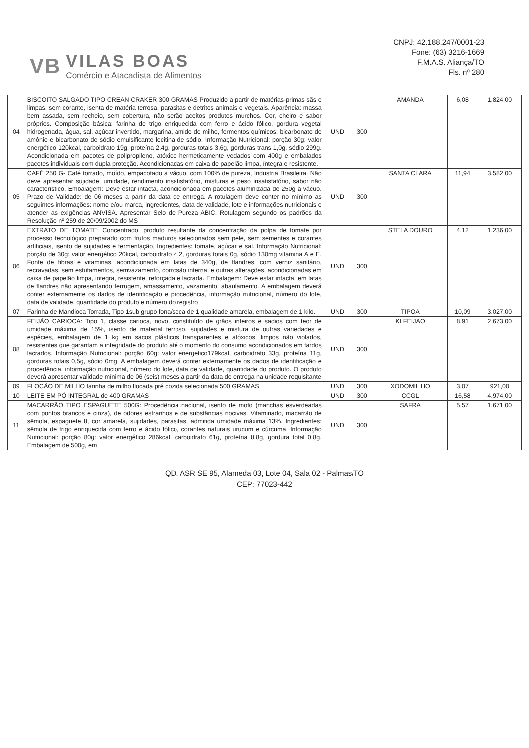VB
VILAS BOAS
Comércio e Atacadista de Alimentos
CNPJ: 42.188.247/0001-23
Fone: (63) 3216-1669
F.M.A.S. Aliança/TO
Fls. nº 280
| 04 | BISCOITO SALGADO TIPO CREAN CRAKER 300 GRAMAS Produzido a partir de matérias-primas sãs e limpas, sem corante, isenta de matéria terrosa, parasitas e detritos animais e vegetais. Aparência: massa bem assada, sem recheio, sem cobertura, não serão aceitos produtos murchos. Cor, cheiro e sabor próprios. Composição básica: farinha de trigo enriquecida com ferro e ácido fólico, gordura vegetal hidrogenada, água, sal, açúcar invertido, margarina, amido de milho, fermentos químicos: bicarbonato de amônio e bicarbonato de sódio emulsificante lecitina de sódio. Informação Nutricional: porção 30g: valor energético 120kcal, carboidrato 19g, proteína 2,4g, gorduras totais 3,6g, gorduras trans 1,0g, sódio 299g. Acondicionada em pacotes de polipropileno, atóxico hermeticamente vedados com 400g e embalados pacotes individuais com dupla proteção. Acondicionadas em caixa de papelão limpa, íntegra e resistente. | UND | 300 | AMANDA | 6,08 | 1.824,00 |
| 05 | CAFÉ 250 G- Café torrado, moído, empacotado a vácuo, com 100% de pureza, Industria Brasileira. Não deve apresentar sujidade, umidade, rendimento insatisfatório, misturas e peso insatisfatório, sabor não característico. Embalagem: Deve estar intacta, acondicionada em pacotes aluminizada de 250g à vácuo. Prazo de Validade: de 06 meses a partir da data de entrega. A rotulagem deve conter no mínimo as seguintes informações: nome e/ou marca, ingredientes, data de validade, lote e informações nutricionais e atender as exigências ANVISA. Apresentar Selo de Pureza ABIC. Rotulagem segundo os padrões da Resolução nº 259 de 20/09/2002 do MS | UND | 300 | SANTA CLARA | 11,94 | 3.582,00 |
| 06 | EXTRATO DE TOMATE: Concentrado, produto resultante da concentração da polpa de tomate por processo tecnológico preparado com frutos maduros selecionados sem pele, sem sementes e corantes artificiais, isento de sujidades e fermentação, Ingredientes: tomate, açúcar e sal. Informação Nutricional: porção de 30g: valor energético 20kcal, carboidrato 4,2, gorduras totais 0g, sódio 130mg vitamina A e E. Fonte de fibras e vitaminas. acondicionada em latas de 340g, de flandres, com verniz sanitário, recravadas, sem estufamentos, semvazamento, corrosão interna, e outras alterações, acondicionadas em caixa de papelão limpa, integra, resistente, reforçada e lacrada. Embalagem: Deve estar intacta, em latas de flandres não apresentando ferrugem, amassamento, vazamento, abaulamento. A embalagem deverá conter externamente os dados de identificação e procedência, informação nutricional, número do lote, data de validade, quantidade do produto e número do registro | UND | 300 | STELA DOURO | 4,12 | 1.236,00 |
| 07 | Farinha de Mandioca Torrada, Tipo 1sub grupo fona/seca de 1 qualidade amarela, embalagem de 1 kilo. | UND | 300 | TIPOA | 10,09 | 3.027,00 |
| 08 | FEIJÃO CARIOCA: Tipo 1, classe carioca, novo, constituído de grãos inteiros e sadios com teor de umidade máxima de 15%, isento de material terroso, sujidades e mistura de outras variedades e espécies, embalagem de 1 kg em sacos plásticos transparentes e atóxicos, limpos não violados, resistentes que garantam a integridade do produto até o momento do consumo acondicionados em fardos lacrados. Informação Nutricional: porção 60g: valor energetico179kcal, carboidrato 33g, proteína 11g, gorduras totais 0,5g, sódio 0mg. A embalagem deverá conter externamente os dados de identificação e procedência, informação nutricional, número do lote, data de validade, quantidade do produto. O produto deverá apresentar validade mínima de 06 (seis) meses a partir da data de entrega na unidade requisitante | UND | 300 | KI FEIJAO | 8,91 | 2.673,00 |
| 09 | FLOCÃO DE MILHO farinha de milho flocada pré cozida selecionada 500 GRAMAS | UND | 300 | XODOMIL HO | 3,07 | 921,00 |
| 10 | LEITE EM PÓ INTEGRAL de 400 GRAMAS | UND | 300 | CCGL | 16,58 | 4.974,00 |
| 11 | MACARRÃO TIPO ESPAGUETE 500G: Procedência nacional, isento de mofo (manchas esverdeadas com pontos brancos e cinza), de odores estranhos e de substâncias nocivas. Vitaminado, macarrão de sêmola, espaguete 8, cor amarela, sujidades, parasitas, admitida umidade máxima 13%. Ingredientes: sêmola de trigo enriquecida com ferro e ácido fólico, corantes naturais urucum e cúrcuma. Informação Nutricional: porção 80g: valor energético 286kcal, carboidrato 61g, proteína 8,8g, gordura total 0,8g. Embalagem de 500g, em | UND | 300 | SAFRA | 5,57 | 1.671,00 |
QD. ASR SE 95, Alameda 03, Lote 04, Sala 02 - Palmas/TO
CEP: 77023-442